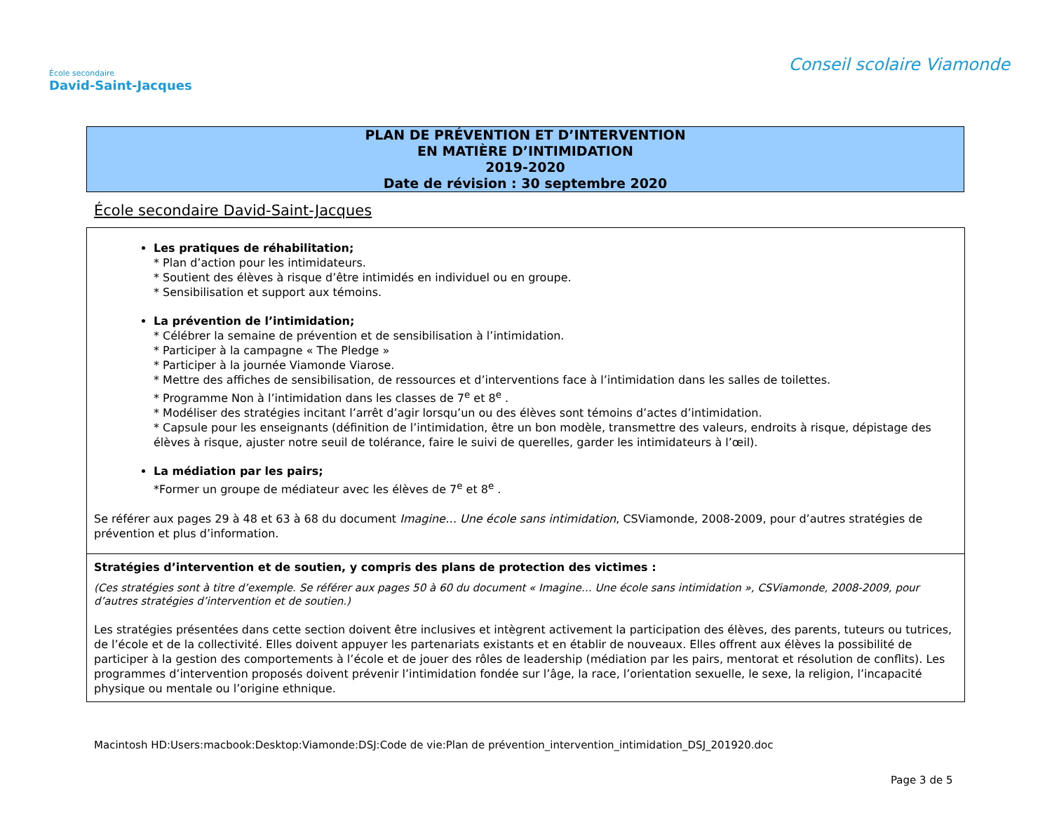École secondaire
David-Saint-Jacques
Conseil scolaire Viamonde
PLAN DE PRÉVENTION ET D’INTERVENTION
EN MATIÈRE D’INTIMIDATION
2019-2020
Date de révision : 30 septembre 2020
École secondaire David-Saint-Jacques
| Les pratiques de réhabilitation; * Plan d’action pour les intimidateurs. * Soutient des élèves à risque d’être intimidés en individuel ou en groupe. * Sensibilisation et support aux témoins. La prévention de l’intimidation; * Célébrer la semaine de prévention et de sensibilisation à l’intimidation. * Participer à la campagne « The Pledge » * Participer à la journée Viamonde Viarose. * Mettre des affiches de sensibilisation, de ressources et d’interventions face à l’intimidation dans les salles de toilettes. * Programme Non à l’intimidation dans les classes de 7<sup>e</sup> et 8<sup>e</sup> . * Modéliser des stratégies incitant l’arrêt d’agir lorsqu’un ou des élèves sont témoins d’actes d’intimidation. * Capsule pour les enseignants (définition de l’intimidation, être un bon modèle, transmettre des valeurs, endroits à risque, dépistage des élèves à risque, ajuster notre seuil de tolérance, faire le suivi de querelles, garder les intimidateurs à l’œil). La médiation par les pairs; *Former un groupe de médiateur avec les élèves de 7<sup>e</sup> et 8<sup>e</sup> . Se référer aux pages 29 à 48 et 63 à 68 du document Imagine… Une école sans intimidation , CSViamonde, 2008-2009, pour d’autres stratégies de prévention et plus d’information. |
| Stratégies d’intervention et de soutien, y compris des plans de protection des victimes : (Ces stratégies sont à titre d’exemple. Se référer aux pages 50 à 60 du document « Imagine… Une école sans intimidation », CSViamonde, 2008-2009, pour d’autres stratégies d’intervention et de soutien.) Les stratégies présentées dans cette section doivent être inclusives et intègrent activement la participation des élèves, des parents, tuteurs ou tutrices, de l’école et de la collectivité. Elles doivent appuyer les partenariats existants et en établir de nouveaux. Elles offrent aux élèves la possibilité de participer à la gestion des comportements à l’école et de jouer des rôles de leadership (médiation par les pairs, mentorat et résolution de conflits). Les programmes d’intervention proposés doivent prévenir l’intimidation fondée sur l’âge, la race, l’orientation sexuelle, le sexe, la religion, l’incapacité physique ou mentale ou l’origine ethnique. |
Macintosh HD:Users:macbook:Desktop:Viamonde:DSJ:Code de vie:Plan de prévention_intervention_intimidation_DSJ_201920.doc
Page 3 de 5